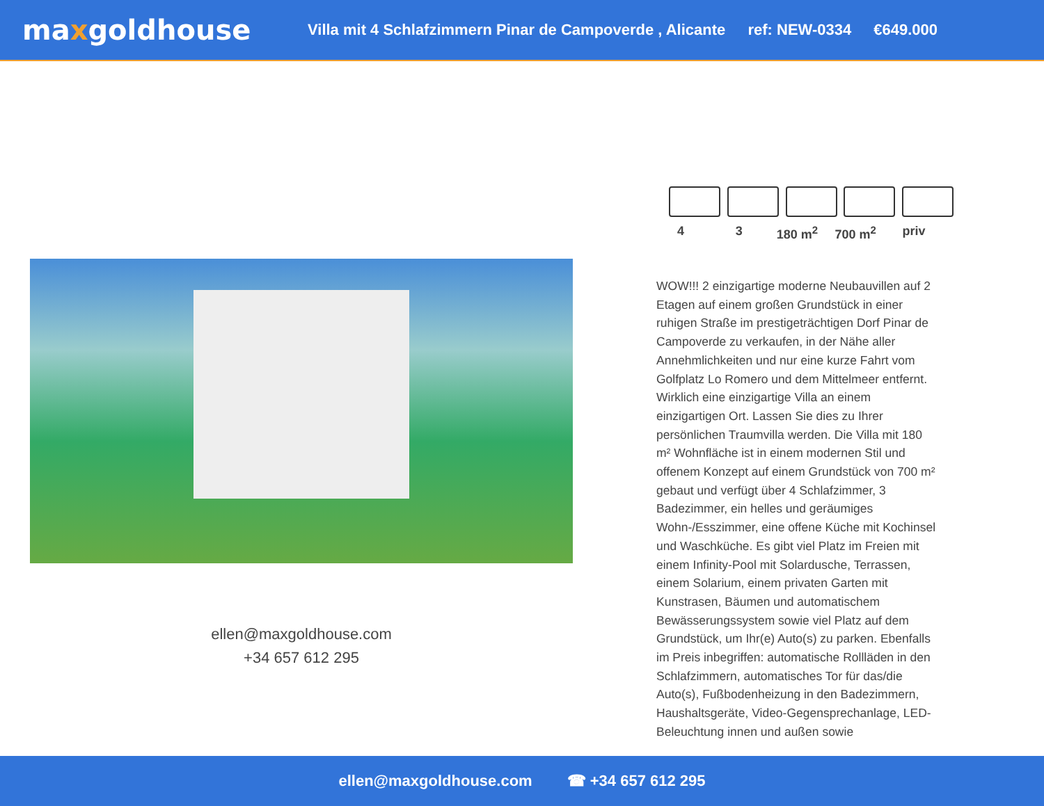maxgoldhouse
Villa mit 4 Schlafzimmern Pinar de Campoverde , Alicante ref: NEW-0334 €649.000
ellen@maxgoldhouse.com
+34 657 612 295
4 3 180 m<sup>2</sup> 700 m<sup>2</sup> priv
WOW!!! 2 einzigartige moderne Neubauvillen auf 2 Etagen auf einem großen Grundstück in einer ruhigen Straße im prestigeträchtigen Dorf Pinar de Campoverde zu verkaufen, in der Nähe aller Annehmlichkeiten und nur eine kurze Fahrt vom Golfplatz Lo Romero und dem Mittelmeer entfernt. Wirklich eine einzigartige Villa an einem einzigartigen Ort. Lassen Sie dies zu Ihrer persönlichen Traumvilla werden. Die Villa mit 180 m² Wohnfläche ist in einem modernen Stil und offenem Konzept auf einem Grundstück von 700 m² gebaut und verfügt über 4 Schlafzimmer, 3 Badezimmer, ein helles und geräumiges Wohn-/Esszimmer, eine offene Küche mit Kochinsel und Waschküche. Es gibt viel Platz im Freien mit einem Infinity-Pool mit Solardusche, Terrassen, einem Solarium, einem privaten Garten mit Kunstrasen, Bäumen und automatischem Bewässerungssystem sowie viel Platz auf dem Grundstück, um Ihr(e) Auto(s) zu parken. Ebenfalls im Preis inbegriffen: automatische Rollläden in den Schlafzimmern, automatisches Tor für das/die Auto(s), Fußbodenheizung in den Badezimmern, Haushaltsgeräte, Video-Gegensprechanlage, LED-Beleuchtung innen und außen sowie
ellen@maxgoldhouse.com ☎ +34 657 612 295